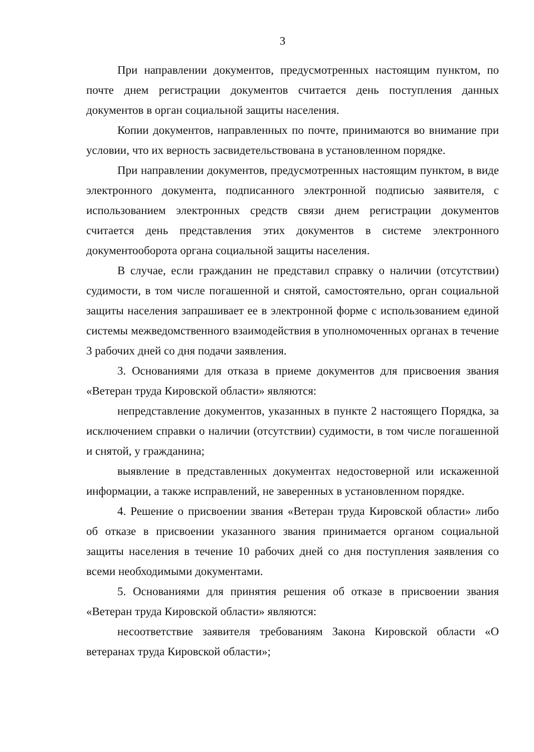3
При направлении документов, предусмотренных настоящим пунктом, по почте днем регистрации документов считается день поступления данных документов в орган социальной защиты населения.
Копии документов, направленных по почте, принимаются во внимание при условии, что их верность засвидетельствована в установленном порядке.
При направлении документов, предусмотренных настоящим пунктом, в виде электронного документа, подписанного электронной подписью заявителя, с использованием электронных средств связи днем регистрации документов считается день представления этих документов в системе электронного документооборота органа социальной защиты населения.
В случае, если гражданин не представил справку о наличии (отсутствии) судимости, в том числе погашенной и снятой, самостоятельно, орган социальной защиты населения запрашивает ее в электронной форме с использованием единой системы межведомственного взаимодействия в уполномоченных органах в течение 3 рабочих дней со дня подачи заявления.
3. Основаниями для отказа в приеме документов для присвоения звания «Ветеран труда Кировской области» являются:
непредставление документов, указанных в пункте 2 настоящего Порядка, за исключением справки о наличии (отсутствии) судимости, в том числе погашенной и снятой, у гражданина;
выявление в представленных документах недостоверной или искаженной информации, а также исправлений, не заверенных в установленном порядке.
4. Решение о присвоении звания «Ветеран труда Кировской области» либо об отказе в присвоении указанного звания принимается органом социальной защиты населения в течение 10 рабочих дней со дня поступления заявления со всеми необходимыми документами.
5. Основаниями для принятия решения об отказе в присвоении звания «Ветеран труда Кировской области» являются:
несоответствие заявителя требованиям Закона Кировской области «О ветеранах труда Кировской области»;